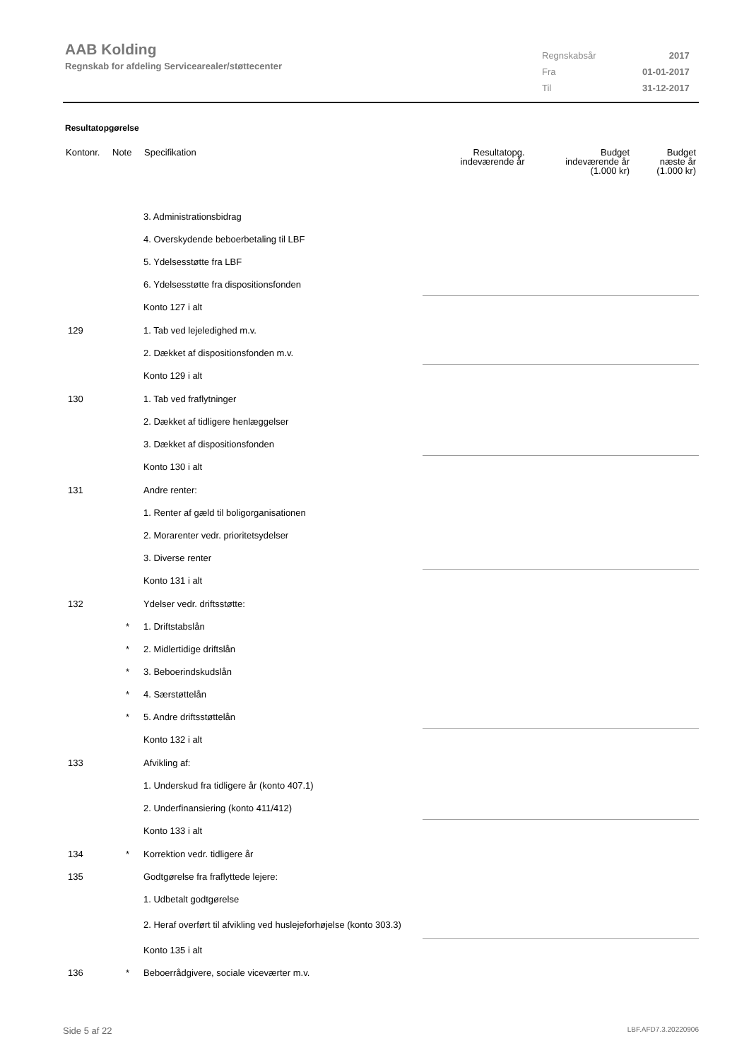AAB Kolding
Regnskab for afdeling Servicearealer/støttecenter
| Regnskabsår | 2017 |
| Fra | 01-01-2017 |
| Til | 31-12-2017 |
Resultatopgørelse
| Kontonr. | Note | Specifikation | Resultatopg. indeværende år | Budget indeværende år (1.000 kr) | Budget næste år (1.000 kr) |
| --- | --- | --- | --- | --- | --- |
| | | 3. Administrationsbidrag | | | |
| | | 4. Overskydende beboerbetaling til LBF | | | |
| | | 5. Ydelsesstøtte fra LBF | | | |
| | | 6. Ydelsesstøtte fra dispositionsfonden | | | |
| | | Konto 127 i alt | | | |
| 129 | | 1. Tab ved lejeledighed m.v. | | | |
| | | 2. Dækket af dispositionsfonden m.v. | | | |
| | | Konto 129 i alt | | | |
| 130 | | 1. Tab ved fraflytninger | | | |
| | | 2. Dækket af tidligere henlæggelser | | | |
| | | 3. Dækket af dispositionsfonden | | | |
| | | Konto 130 i alt | | | |
| 131 | | Andre renter: | | | |
| | | 1. Renter af gæld til boligorganisationen | | | |
| | | 2. Morarenter vedr. prioritetsydelser | | | |
| | | 3. Diverse renter | | | |
| | | Konto 131 i alt | | | |
| 132 | | Ydelser vedr. driftsstøtte: | | | |
| | * | 1. Driftstabslån | | | |
| | * | 2. Midlertidige driftslån | | | |
| | * | 3. Beboerindskudslån | | | |
| | * | 4. Særstøttelån | | | |
| | * | 5. Andre driftsstøttelån | | | |
| | | Konto 132 i alt | | | |
| 133 | | Afvikling af: | | | |
| | | 1. Underskud fra tidligere år (konto 407.1) | | | |
| | | 2. Underfinansiering (konto 411/412) | | | |
| | | Konto 133 i alt | | | |
| 134 | * | Korrektion vedr. tidligere år | | | |
| 135 | | Godtgørelse fra fraflyttede lejere: | | | |
| | | 1. Udbetalt godtgørelse | | | |
| | | 2. Heraf overført til afvikling ved huslejeforhøjelse (konto 303.3) | | | |
| | | Konto 135 i alt | | | |
| 136 | * | Beboerrådgivere, sociale viceværter m.v. | | | |
Side 5 af 22 LBF.AFD7.3.20220906